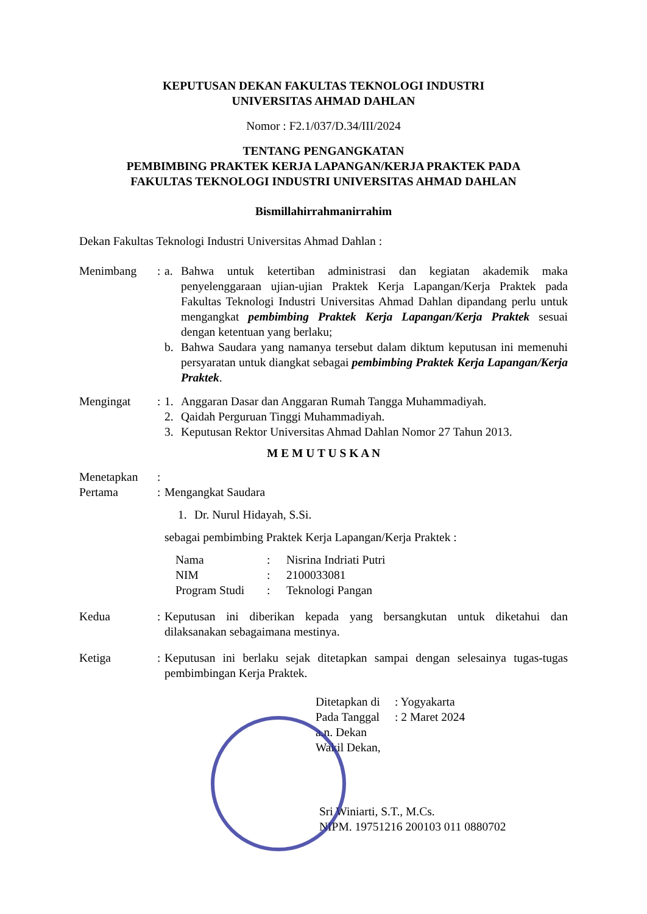KEPUTUSAN DEKAN FAKULTAS TEKNOLOGI INDUSTRI
UNIVERSITAS AHMAD DAHLAN
Nomor : F2.1/037/D.34/III/2024
TENTANG PENGANGKATAN
PEMBIMBING PRAKTEK KERJA LAPANGAN/KERJA PRAKTEK PADA
FAKULTAS TEKNOLOGI INDUSTRI UNIVERSITAS AHMAD DAHLAN
Bismillahirrahmanirrahim
Dekan Fakultas Teknologi Industri Universitas Ahmad Dahlan :
Menimbang : a. Bahwa untuk ketertiban administrasi dan kegiatan akademik maka penyelenggaraan ujian-ujian Praktek Kerja Lapangan/Kerja Praktek pada Fakultas Teknologi Industri Universitas Ahmad Dahlan dipandang perlu untuk mengangkat pembimbing Praktek Kerja Lapangan/Kerja Praktek sesuai dengan ketentuan yang berlaku;
b. Bahwa Saudara yang namanya tersebut dalam diktum keputusan ini memenuhi persyaratan untuk diangkat sebagai pembimbing Praktek Kerja Lapangan/Kerja Praktek.
Mengingat : 1. Anggaran Dasar dan Anggaran Rumah Tangga Muhammadiyah.
2. Qaidah Perguruan Tinggi Muhammadiyah.
3. Keputusan Rektor Universitas Ahmad Dahlan Nomor 27 Tahun 2013.
M E M U T U S K A N
Menetapkan :
Pertama : Mengangkat Saudara
1. Dr. Nurul Hidayah, S.Si.
sebagai pembimbing Praktek Kerja Lapangan/Kerja Praktek :
| Nama | : | Nisrina Indriati Putri |
| NIM | : | 2100033081 |
| Program Studi | : | Teknologi Pangan |
Kedua : Keputusan ini diberikan kepada yang bersangkutan untuk diketahui dan dilaksanakan sebagaimana mestinya.
Ketiga : Keputusan ini berlaku sejak ditetapkan sampai dengan selesainya tugas-tugas pembimbingan Kerja Praktek.
| Ditetapkan di | : Yogyakarta |
| Pada Tanggal | : 2 Maret 2024 |
a.n. Dekan
Wakil Dekan,
Sri Winiarti, S.T., M.Cs.
NIPM. 19751216 200103 011 0880702